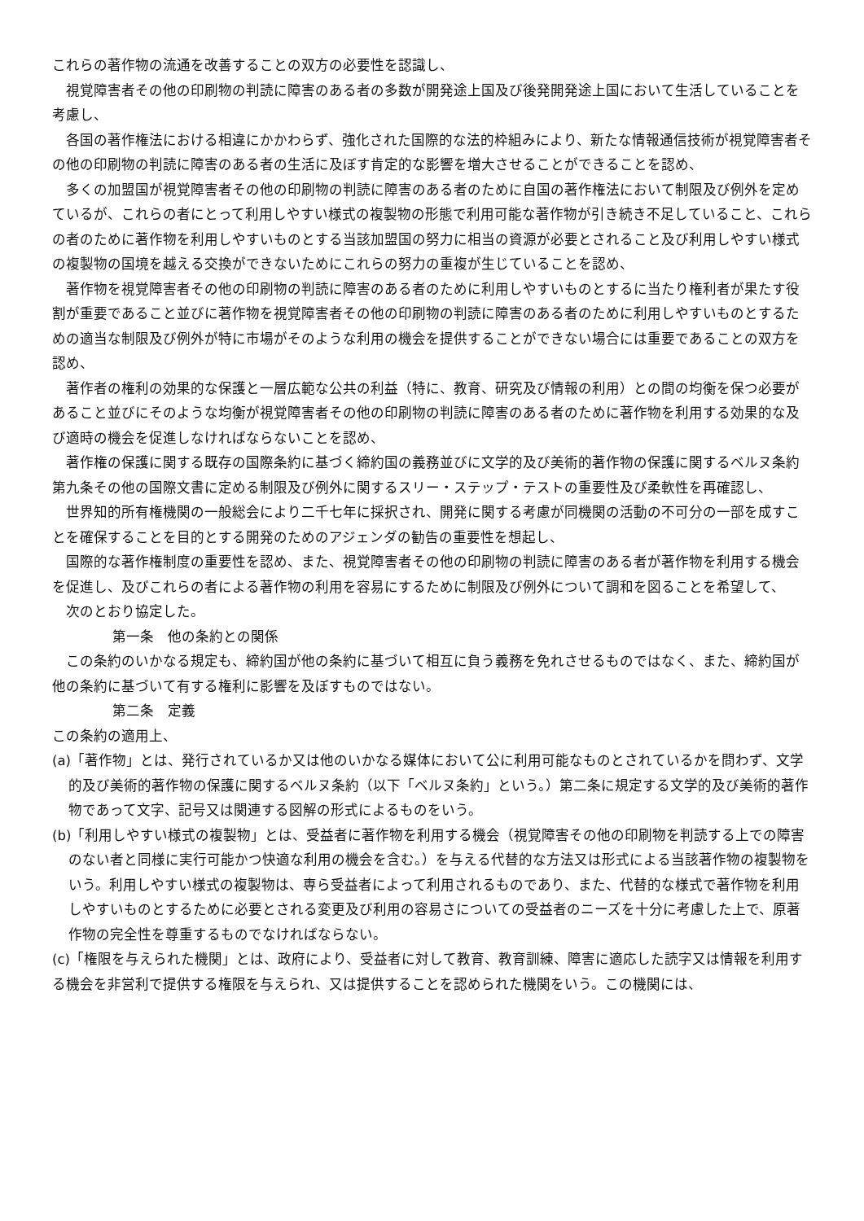これらの著作物の流通を改善することの双方の必要性を認識し、
視覚障害者その他の印刷物の判読に障害のある者の多数が開発途上国及び後発開発途上国において生活していることを考慮し、
各国の著作権法における相違にかかわらず、強化された国際的な法的枠組みにより、新たな情報通信技術が視覚障害者その他の印刷物の判読に障害のある者の生活に及ぼす肯定的な影響を増大させることができることを認め、
多くの加盟国が視覚障害者その他の印刷物の判読に障害のある者のために自国の著作権法において制限及び例外を定めているが、これらの者にとって利用しやすい様式の複製物の形態で利用可能な著作物が引き続き不足していること、これらの者のために著作物を利用しやすいものとする当該加盟国の努力に相当の資源が必要とされること及び利用しやすい様式の複製物の国境を越える交換ができないためにこれらの努力の重複が生じていることを認め、
著作物を視覚障害者その他の印刷物の判読に障害のある者のために利用しやすいものとするに当たり権利者が果たす役割が重要であること並びに著作物を視覚障害者その他の印刷物の判読に障害のある者のために利用しやすいものとするための適当な制限及び例外が特に市場がそのような利用の機会を提供することができない場合には重要であることの双方を認め、
著作者の権利の効果的な保護と一層広範な公共の利益（特に、教育、研究及び情報の利用）との間の均衡を保つ必要があること並びにそのような均衡が視覚障害者その他の印刷物の判読に障害のある者のために著作物を利用する効果的な及び適時の機会を促進しなければならないことを認め、
著作権の保護に関する既存の国際条約に基づく締約国の義務並びに文学的及び美術的著作物の保護に関するベルヌ条約第九条その他の国際文書に定める制限及び例外に関するスリー・ステップ・テストの重要性及び柔軟性を再確認し、
世界知的所有権機関の一般総会により二千七年に採択され、開発に関する考慮が同機関の活動の不可分の一部を成すことを確保することを目的とする開発のためのアジェンダの勧告の重要性を想起し、
国際的な著作権制度の重要性を認め、また、視覚障害者その他の印刷物の判読に障害のある者が著作物を利用する機会を促進し、及びこれらの者による著作物の利用を容易にするために制限及び例外について調和を図ることを希望して、
次のとおり協定した。
第一条　他の条約との関係
この条約のいかなる規定も、締約国が他の条約に基づいて相互に負う義務を免れさせるものではなく、また、締約国が他の条約に基づいて有する権利に影響を及ぼすものではない。
第二条　定義
この条約の適用上、
(a)「著作物」とは、発行されているか又は他のいかなる媒体において公に利用可能なものとされているかを問わず、文学的及び美術的著作物の保護に関するベルヌ条約（以下「ベルヌ条約」という。）第二条に規定する文学的及び美術的著作物であって文字、記号又は関連する図解の形式によるものをいう。
(b)「利用しやすい様式の複製物」とは、受益者に著作物を利用する機会（視覚障害その他の印刷物を判読する上での障害のない者と同様に実行可能かつ快適な利用の機会を含む。）を与える代替的な方法又は形式による当該著作物の複製物をいう。利用しやすい様式の複製物は、専ら受益者によって利用されるものであり、また、代替的な様式で著作物を利用しやすいものとするために必要とされる変更及び利用の容易さについての受益者のニーズを十分に考慮した上で、原著作物の完全性を尊重するものでなければならない。
(c)「権限を与えられた機関」とは、政府により、受益者に対して教育、教育訓練、障害に適応した読字又は情報を利用する機会を非営利で提供する権限を与えられ、又は提供することを認められた機関をいう。この機関には、